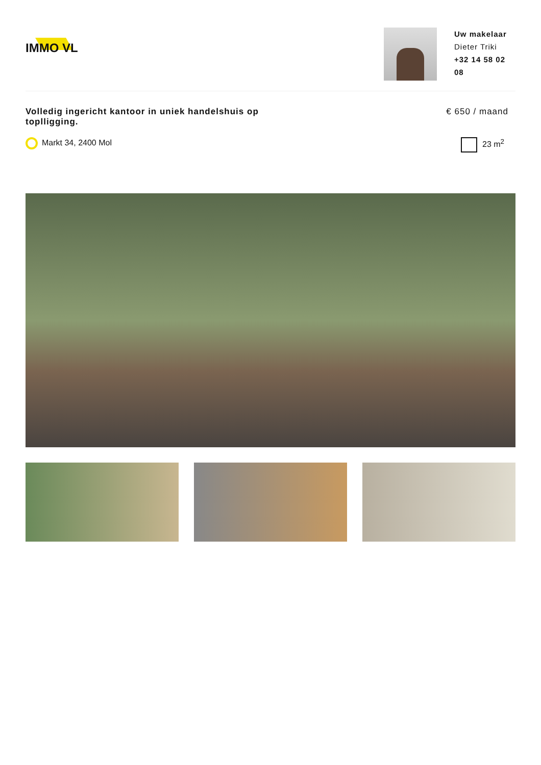IMMO VL
Uw makelaar
Dieter Triki
+32 14 58 02 08
Volledig ingericht kantoor in uniek handelshuis op toplligging.
€ 650 / maand
Markt 34, 2400 Mol 23 m<sup>2</sup>